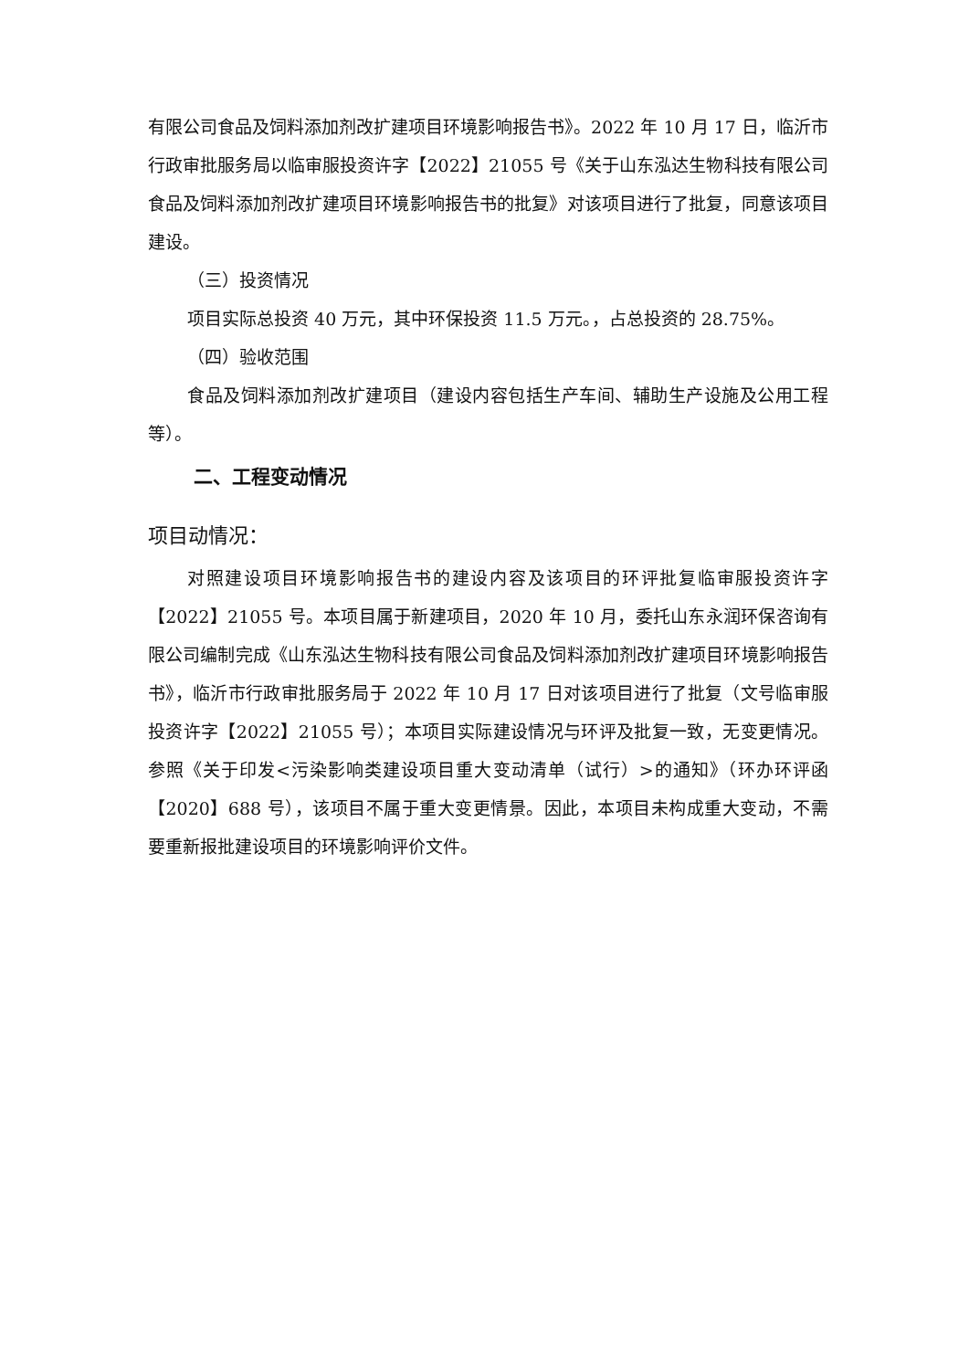有限公司食品及饲料添加剂改扩建项目环境影响报告书》。2022 年 10 月 17 日，临沂市行政审批服务局以临审服投资许字【2022】21055 号《关于山东泓达生物科技有限公司食品及饲料添加剂改扩建项目环境影响报告书的批复》对该项目进行了批复，同意该项目建设。
（三）投资情况
项目实际总投资 40 万元，其中环保投资 11.5 万元。，占总投资的 28.75%。
（四）验收范围
食品及饲料添加剂改扩建项目（建设内容包括生产车间、辅助生产设施及公用工程等）。
二、工程变动情况
项目动情况：
对照建设项目环境影响报告书的建设内容及该项目的环评批复临审服投资许字【2022】21055 号。本项目属于新建项目，2020 年 10 月，委托山东永润环保咨询有限公司编制完成《山东泓达生物科技有限公司食品及饲料添加剂改扩建项目环境影响报告书》，临沂市行政审批服务局于 2022 年 10 月 17 日对该项目进行了批复（文号临审服投资许字【2022】21055 号）；本项目实际建设情况与环评及批复一致，无变更情况。参照《关于印发<污染影响类建设项目重大变动清单（试行）>的通知》（环办环评函【2020】688 号），该项目不属于重大变更情景。因此，本项目未构成重大变动，不需要重新报批建设项目的环境影响评价文件。